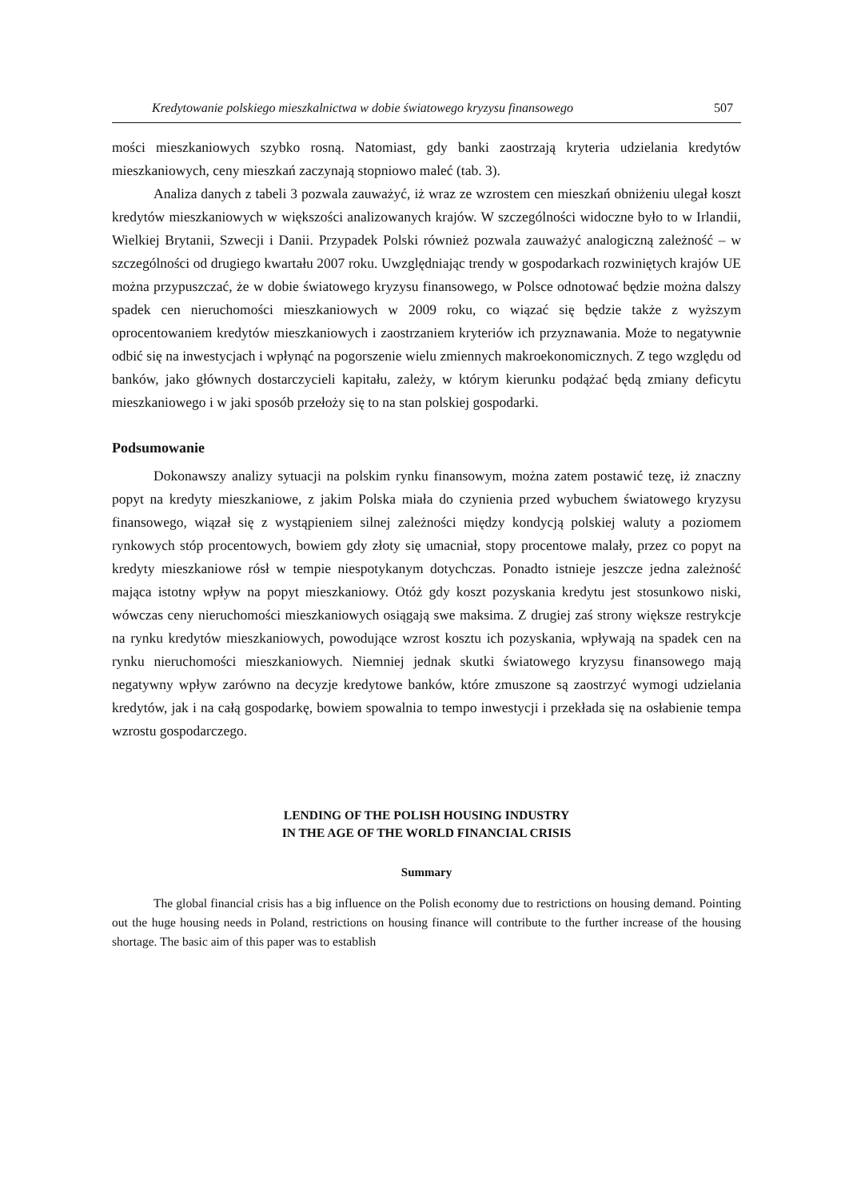Kredytowanie polskiego mieszkalnictwa w dobie światowego kryzysu finansowego 507
mości mieszkaniowych szybko rosną. Natomiast, gdy banki zaostrzają kryteria udzielania kredytów mieszkaniowych, ceny mieszkań zaczynają stopniowo maleć (tab. 3).
Analiza danych z tabeli 3 pozwala zauważyć, iż wraz ze wzrostem cen mieszkań obniżeniu ulegał koszt kredytów mieszkaniowych w większości analizowanych krajów. W szczególności widoczne było to w Irlandii, Wielkiej Brytanii, Szwecji i Danii. Przypadek Polski również pozwala zauważyć analogiczną zależność – w szczególności od drugiego kwartału 2007 roku. Uwzględniając trendy w gospodarkach rozwiniętych krajów UE można przypuszczać, że w dobie światowego kryzysu finansowego, w Polsce odnotować będzie można dalszy spadek cen nieruchomości mieszkaniowych w 2009 roku, co wiązać się będzie także z wyższym oprocentowaniem kredytów mieszkaniowych i zaostrzaniem kryteriów ich przyznawania. Może to negatywnie odbić się na inwestycjach i wpłynąć na pogorszenie wielu zmiennych makroekonomicznych. Z tego względu od banków, jako głównych dostarczycieli kapitału, zależy, w którym kierunku podążać będą zmiany deficytu mieszkaniowego i w jaki sposób przełoży się to na stan polskiej gospodarki.
Podsumowanie
Dokonawszy analizy sytuacji na polskim rynku finansowym, można zatem postawić tezę, iż znaczny popyt na kredyty mieszkaniowe, z jakim Polska miała do czynienia przed wybuchem światowego kryzysu finansowego, wiązał się z wystąpieniem silnej zależności między kondycją polskiej waluty a poziomem rynkowych stóp procentowych, bowiem gdy złoty się umacniał, stopy procentowe malały, przez co popyt na kredyty mieszkaniowe rósł w tempie niespotykanym dotychczas. Ponadto istnieje jeszcze jedna zależność mająca istotny wpływ na popyt mieszkaniowy. Otóż gdy koszt pozyskania kredytu jest stosunkowo niski, wówczas ceny nieruchomości mieszkaniowych osiągają swe maksima. Z drugiej zaś strony większe restrykcje na rynku kredytów mieszkaniowych, powodujące wzrost kosztu ich pozyskania, wpływają na spadek cen na rynku nieruchomości mieszkaniowych. Niemniej jednak skutki światowego kryzysu finansowego mają negatywny wpływ zarówno na decyzje kredytowe banków, które zmuszone są zaostrzyć wymogi udzielania kredytów, jak i na całą gospodarkę, bowiem spowalnia to tempo inwestycji i przekłada się na osłabienie tempa wzrostu gospodarczego.
LENDING OF THE POLISH HOUSING INDUSTRY
IN THE AGE OF THE WORLD FINANCIAL CRISIS
Summary
The global financial crisis has a big influence on the Polish economy due to restrictions on housing demand. Pointing out the huge housing needs in Poland, restrictions on housing finance will contribute to the further increase of the housing shortage. The basic aim of this paper was to establish